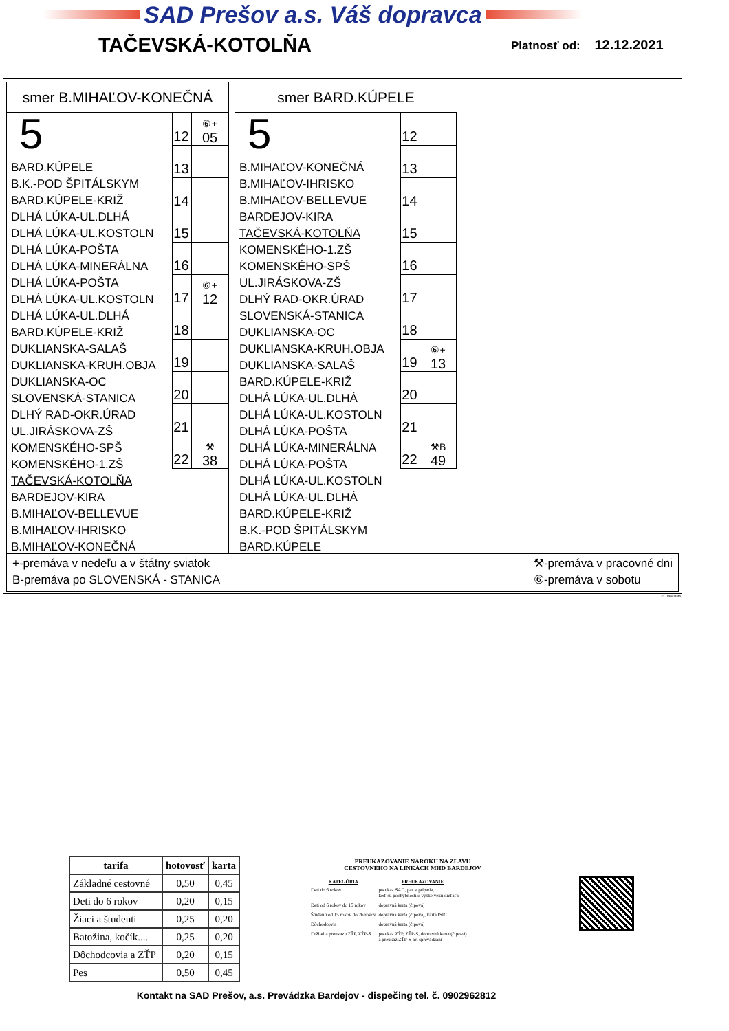SAD Prešov a.s. Váš dopravca
TAČEVSKÁ-KOTOLŇA
Platnosť od: 12.12.2021
smer B.MIHAĽOV-KONEČNÁ
5
BARD.KÚPELE
B.K.-POD ŠPITÁLSKYM
BARD.KÚPELE-KRIŽ
DLHÁ LÚKA-UL.DLHÁ
DLHÁ LÚKA-UL.KOSTOLN
DLHÁ LÚKA-POŠTA
DLHÁ LÚKA-MINERÁLNA
DLHÁ LÚKA-POŠTA
DLHÁ LÚKA-UL.KOSTOLN
DLHÁ LÚKA-UL.DLHÁ
BARD.KÚPELE-KRIŽ
DUKLIANSKA-SALAŠ
DUKLIANSKA-KRUH.OBJA
DUKLIANSKA-OC
SLOVENSKÁ-STANICA
DLHÝ RAD-OKR.ÚRAD
UL.JIRÁSKOVA-ZŠ
KOMENSKÉHO-SPŠ
KOMENSKÉHO-1.ZŠ
TAČEVSKÁ-KOTOLŇA
BARDEJOV-KIRA
B.MIHAĽOV-BELLEVUE
B.MIHAĽOV-IHRISKO
B.MIHAĽOV-KONEČNÁ
| 12 | ⑥+ 05 |
| 13 | |
| 14 | |
| 15 | |
| 16 | |
| 17 | ⑥+ 12 |
| 18 | |
| 19 | |
| 20 | |
| 21 | |
| 22 | ⚒ 38 |
smer BARD.KÚPELE
5
B.MIHAĽOV-KONEČNÁ
B.MIHAĽOV-IHRISKO
B.MIHAĽOV-BELLEVUE
BARDEJOV-KIRA
TAČEVSKÁ-KOTOLŇA
KOMENSKÉHO-1.ZŠ
KOMENSKÉHO-SPŠ
UL.JIRÁSKOVA-ZŠ
DLHÝ RAD-OKR.ÚRAD
SLOVENSKÁ-STANICA
DUKLIANSKA-OC
DUKLIANSKA-KRUH.OBJA
DUKLIANSKA-SALAŠ
BARD.KÚPELE-KRIŽ
DLHÁ LÚKA-UL.DLHÁ
DLHÁ LÚKA-UL.KOSTOLN
DLHÁ LÚKA-POŠTA
DLHÁ LÚKA-MINERÁLNA
DLHÁ LÚKA-POŠTA
DLHÁ LÚKA-UL.KOSTOLN
DLHÁ LÚKA-UL.DLHÁ
BARD.KÚPELE-KRIŽ
B.K.-POD ŠPITÁLSKYM
BARD.KÚPELE
| 12 | |
| 13 | |
| 14 | |
| 15 | |
| 16 | |
| 17 | |
| 18 | |
| 19 | ⑥+ 13 |
| 20 | |
| 21 | |
| 22 | ⚒B 49 |
+-premáva v nedeľu a v štátny sviatok
B-premáva po SLOVENSKÁ - STANICA
⚒-premáva v pracovné dni
⑥-premáva v sobotu
© TransData
| tarifa | hotovosť | karta |
| --- | --- | --- |
| Základné cestovné | 0,50 | 0,45 |
| Deti do 6 rokov | 0,20 | 0,15 |
| Žiaci a študenti | 0,25 | 0,20 |
| Batožina, kočík.... | 0,25 | 0,20 |
| Dôchodcovia a ZŤP | 0,20 | 0,15 |
| Pes | 0,50 | 0,45 |
PREUKAZOVANIE NAROKU NA ZĽAVU
CESTOVNÉHO NA LINKÁCH MHD BARDEJOV
| KATEGÓRIA | PREUKAZOVANIE |
| --- | --- |
| Deti do 6 rokov | preukaz SAD, pas v prípade, keď sú pochybnosti o výške veku dieťaťa |
| Deti od 6 rokov do 15 rokov | dopravná karta (čipová) |
| Študenti od 15 rokov do 26 rokov | dopravná karta (čipová), karta ISIC |
| Dôchodcovia | dopravná karta (čipová) |
| Držitelia preukazu ZŤP, ZŤP-S | preukaz ZŤP, ZŤP-S, dopravná karta (čipová) a preukaz ZŤP-S pri sprevádzaní |
Kontakt na SAD Prešov, a.s. Prevádzka Bardejov - dispečing tel. č. 0902962812